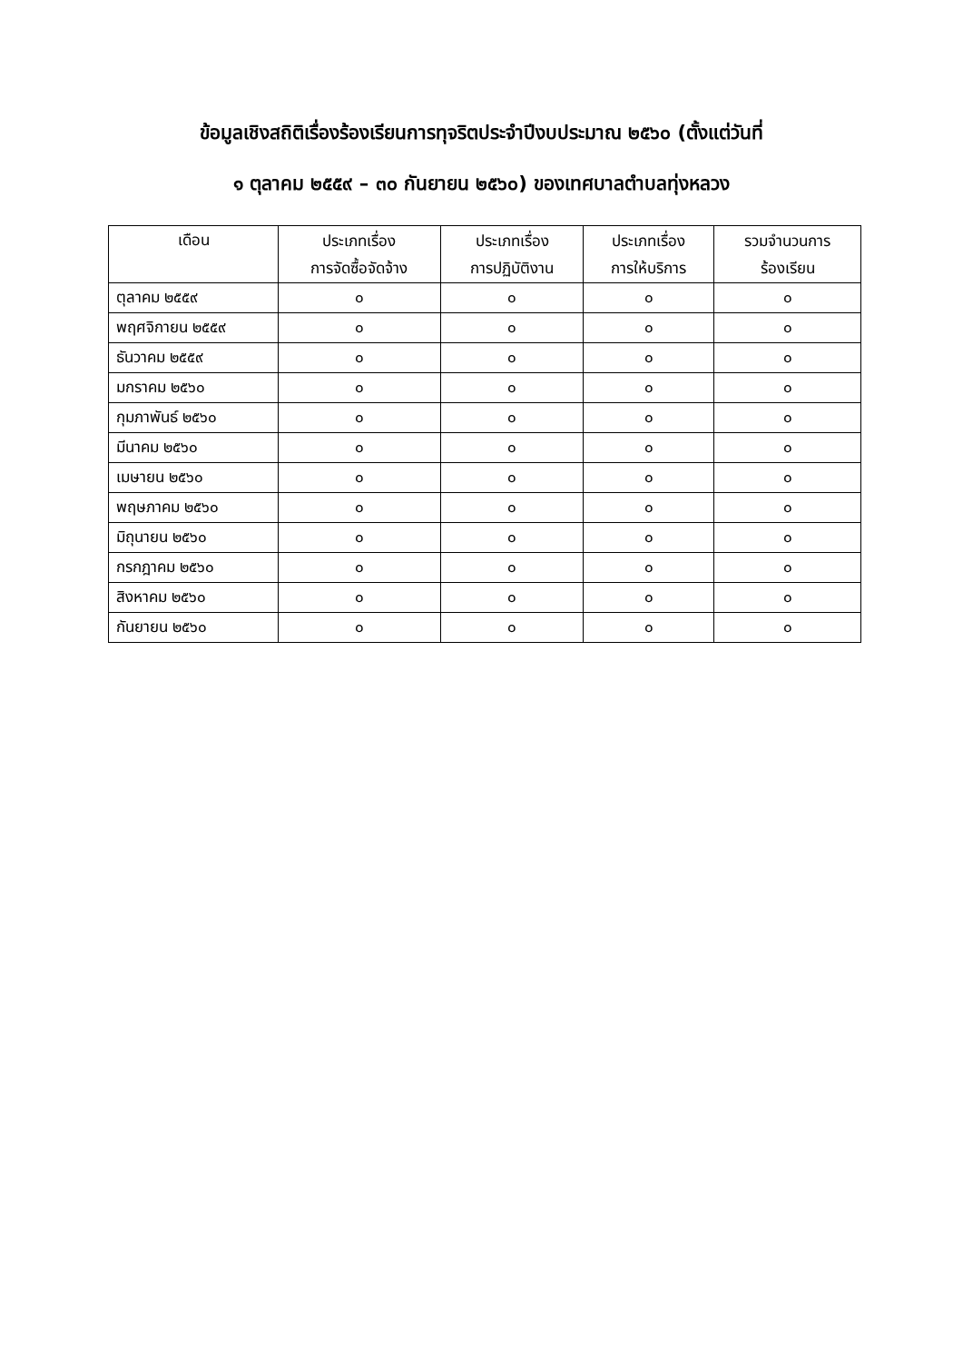ข้อมูลเชิงสถิติเรื่องร้องเรียนการทุจริตประจำปีงบประมาณ ๒๕๖๐ (ตั้งแต่วันที่
๑ ตุลาคม ๒๕๕๙ – ๓๐ กันยายน ๒๕๖๐) ของเทศบาลตำบลทุ่งหลวง
| เดือน | ประเภทเรื่อง การจัดซื้อจัดจ้าง | ประเภทเรื่อง การปฏิบัติงาน | ประเภทเรื่อง การให้บริการ | รวมจำนวนการ ร้องเรียน |
| --- | --- | --- | --- | --- |
| ตุลาคม ๒๕๕๙ | ๐ | ๐ | ๐ | ๐ |
| พฤศจิกายน ๒๕๕๙ | ๐ | ๐ | ๐ | ๐ |
| ธันวาคม ๒๕๕๙ | ๐ | ๐ | ๐ | ๐ |
| มกราคม ๒๕๖๐ | ๐ | ๐ | ๐ | ๐ |
| กุมภาพันธ์ ๒๕๖๐ | ๐ | ๐ | ๐ | ๐ |
| มีนาคม ๒๕๖๐ | ๐ | ๐ | ๐ | ๐ |
| เมษายน ๒๕๖๐ | ๐ | ๐ | ๐ | ๐ |
| พฤษภาคม ๒๕๖๐ | ๐ | ๐ | ๐ | ๐ |
| มิถุนายน ๒๕๖๐ | ๐ | ๐ | ๐ | ๐ |
| กรกฎาคม ๒๕๖๐ | ๐ | ๐ | ๐ | ๐ |
| สิงหาคม ๒๕๖๐ | ๐ | ๐ | ๐ | ๐ |
| กันยายน ๒๕๖๐ | ๐ | ๐ | ๐ | ๐ |